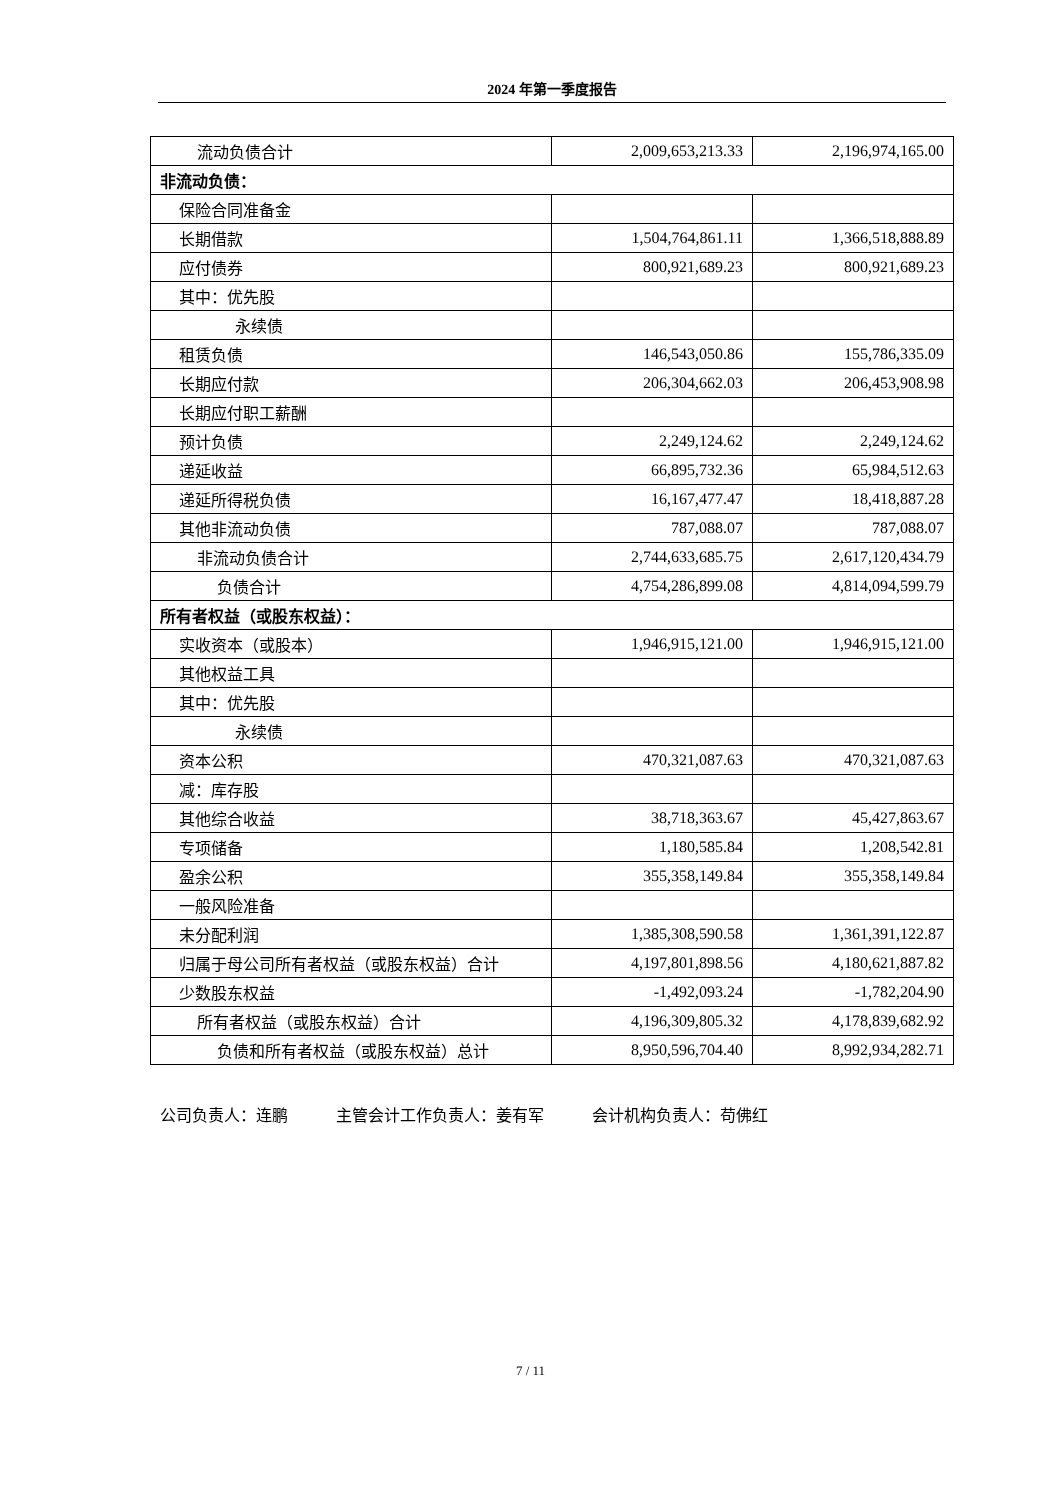2024 年第一季度报告
| 流动负债合计 | 2,009,653,213.33 | 2,196,974,165.00 |
| 非流动负债： | | |
| 保险合同准备金 | | |
| 长期借款 | 1,504,764,861.11 | 1,366,518,888.89 |
| 应付债券 | 800,921,689.23 | 800,921,689.23 |
| 其中：优先股 | | |
| 永续债 | | |
| 租赁负债 | 146,543,050.86 | 155,786,335.09 |
| 长期应付款 | 206,304,662.03 | 206,453,908.98 |
| 长期应付职工薪酬 | | |
| 预计负债 | 2,249,124.62 | 2,249,124.62 |
| 递延收益 | 66,895,732.36 | 65,984,512.63 |
| 递延所得税负债 | 16,167,477.47 | 18,418,887.28 |
| 其他非流动负债 | 787,088.07 | 787,088.07 |
| 非流动负债合计 | 2,744,633,685.75 | 2,617,120,434.79 |
| 负债合计 | 4,754,286,899.08 | 4,814,094,599.79 |
| 所有者权益（或股东权益）： | | |
| 实收资本（或股本） | 1,946,915,121.00 | 1,946,915,121.00 |
| 其他权益工具 | | |
| 其中：优先股 | | |
| 永续债 | | |
| 资本公积 | 470,321,087.63 | 470,321,087.63 |
| 减：库存股 | | |
| 其他综合收益 | 38,718,363.67 | 45,427,863.67 |
| 专项储备 | 1,180,585.84 | 1,208,542.81 |
| 盈余公积 | 355,358,149.84 | 355,358,149.84 |
| 一般风险准备 | | |
| 未分配利润 | 1,385,308,590.58 | 1,361,391,122.87 |
| 归属于母公司所有者权益（或股东权益）合计 | 4,197,801,898.56 | 4,180,621,887.82 |
| 少数股东权益 | -1,492,093.24 | -1,782,204.90 |
| 所有者权益（或股东权益）合计 | 4,196,309,805.32 | 4,178,839,682.92 |
| 负债和所有者权益（或股东权益）总计 | 8,950,596,704.40 | 8,992,934,282.71 |
公司负责人：连鹏 主管会计工作负责人：姜有军 会计机构负责人：苟佛红
7 / 11